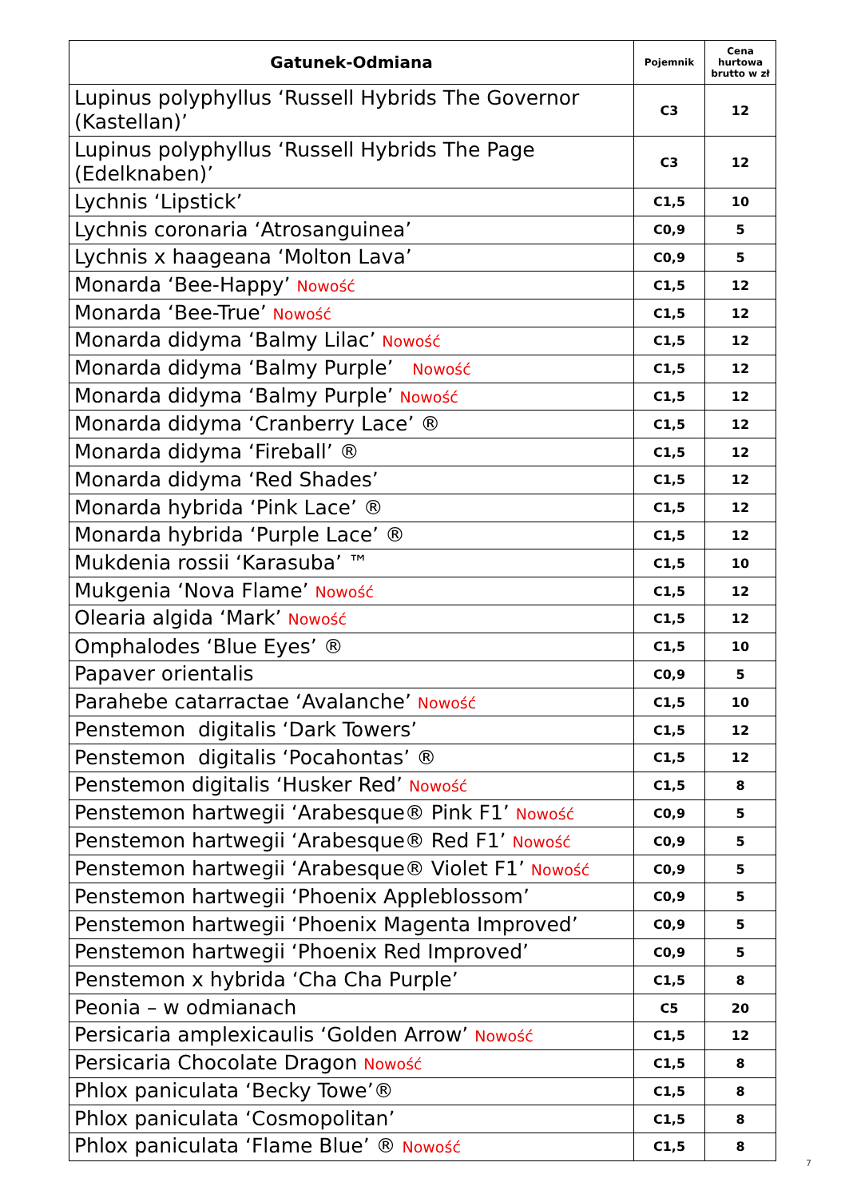| Gatunek-Odmiana | Pojemnik | Cena hurtowa brutto w zł |
| --- | --- | --- |
| Lupinus polyphyllus ‘Russell Hybrids The Governor (Kastellan)’ | C3 | 12 |
| Lupinus polyphyllus ‘Russell Hybrids The Page (Edelknaben)’ | C3 | 12 |
| Lychnis ‘Lipstick’ | C1,5 | 10 |
| Lychnis coronaria ‘Atrosanguinea’ | C0,9 | 5 |
| Lychnis x haageana ‘Molton Lava’ | C0,9 | 5 |
| Monarda ‘Bee-Happy’ Nowość | C1,5 | 12 |
| Monarda ‘Bee-True’ Nowość | C1,5 | 12 |
| Monarda didyma ‘Balmy Lilac’ Nowość | C1,5 | 12 |
| Monarda didyma ‘Balmy Purple’ Nowość | C1,5 | 12 |
| Monarda didyma ‘Balmy Purple’ Nowość | C1,5 | 12 |
| Monarda didyma ‘Cranberry Lace’ ® | C1,5 | 12 |
| Monarda didyma ‘Fireball’ ® | C1,5 | 12 |
| Monarda didyma ‘Red Shades’ | C1,5 | 12 |
| Monarda hybrida ‘Pink Lace’ ® | C1,5 | 12 |
| Monarda hybrida ‘Purple Lace’ ® | C1,5 | 12 |
| Mukdenia rossii ‘Karasuba’ ™ | C1,5 | 10 |
| Mukgenia ‘Nova Flame’ Nowość | C1,5 | 12 |
| Olearia algida ‘Mark’ Nowość | C1,5 | 12 |
| Omphalodes ‘Blue Eyes’ ® | C1,5 | 10 |
| Papaver orientalis | C0,9 | 5 |
| Parahebe catarractae ‘Avalanche’ Nowość | C1,5 | 10 |
| Penstemon digitalis ‘Dark Towers’ | C1,5 | 12 |
| Penstemon digitalis ‘Pocahontas’ ® | C1,5 | 12 |
| Penstemon digitalis ‘Husker Red’ Nowość | C1,5 | 8 |
| Penstemon hartwegii ‘Arabesque® Pink F1’ Nowość | C0,9 | 5 |
| Penstemon hartwegii ‘Arabesque® Red F1’ Nowość | C0,9 | 5 |
| Penstemon hartwegii ‘Arabesque® Violet F1’ Nowość | C0,9 | 5 |
| Penstemon hartwegii ‘Phoenix Appleblossom’ | C0,9 | 5 |
| Penstemon hartwegii ‘Phoenix Magenta Improved’ | C0,9 | 5 |
| Penstemon hartwegii ‘Phoenix Red Improved’ | C0,9 | 5 |
| Penstemon x hybrida ‘Cha Cha Purple’ | C1,5 | 8 |
| Peonia – w odmianach | C5 | 20 |
| Persicaria amplexicaulis ‘Golden Arrow’ Nowość | C1,5 | 12 |
| Persicaria Chocolate Dragon Nowość | C1,5 | 8 |
| Phlox paniculata ‘Becky Towe’® | C1,5 | 8 |
| Phlox paniculata ‘Cosmopolitan’ | C1,5 | 8 |
| Phlox paniculata ‘Flame Blue’ ® Nowość | C1,5 | 8 |
7